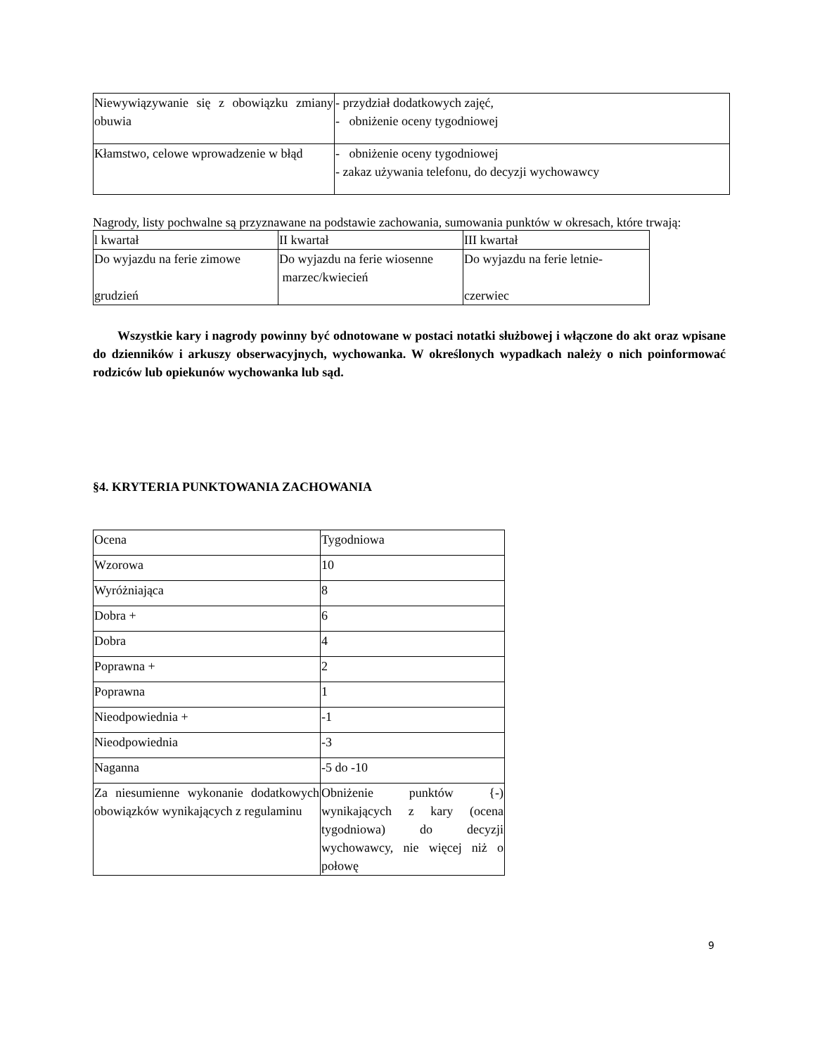| Niewywiązywanie się z obowiązku zmiany obuwia | - przydział dodatkowych zajęć, - obniżenie oceny tygodniowej |
| Kłamstwo, celowe wprowadzenie w błąd | - obniżenie oceny tygodniowej - zakaz używania telefonu, do decyzji wychowawcy |
Nagrody, listy pochwalne są przyznawane na podstawie zachowania, sumowania punktów w okresach, które trwają:
| l kwartał | II kwartał | III kwartał |
| Do wyjazdu na ferie zimowe grudzień | Do wyjazdu na ferie wiosenne marzec/kwiecień | Do wyjazdu na ferie letnie- czerwiec |
Wszystkie kary i nagrody powinny być odnotowane w postaci notatki służbowej i włączone do akt oraz wpisane do dzienników i arkuszy obserwacyjnych, wychowanka. W określonych wypadkach należy o nich poinformować rodziców lub opiekunów wychowanka lub sąd.
§4. KRYTERIA PUNKTOWANIA ZACHOWANIA
| Ocena | Tygodniowa |
| Wzorowa | 10 |
| Wyróżniająca | 8 |
| Dobra + | 6 |
| Dobra | 4 |
| Poprawna + | 2 |
| Poprawna | 1 |
| Nieodpowiednia + | -1 |
| Nieodpowiednia | -3 |
| Naganna | -5 do -10 |
| Za niesumienne wykonanie dodatkowych obowiązków wynikających z regulaminu | Obniżenie punktów {-) wynikających z kary (ocena tygodniowa) do decyzji wychowawcy, nie więcej niż o połowę |
9